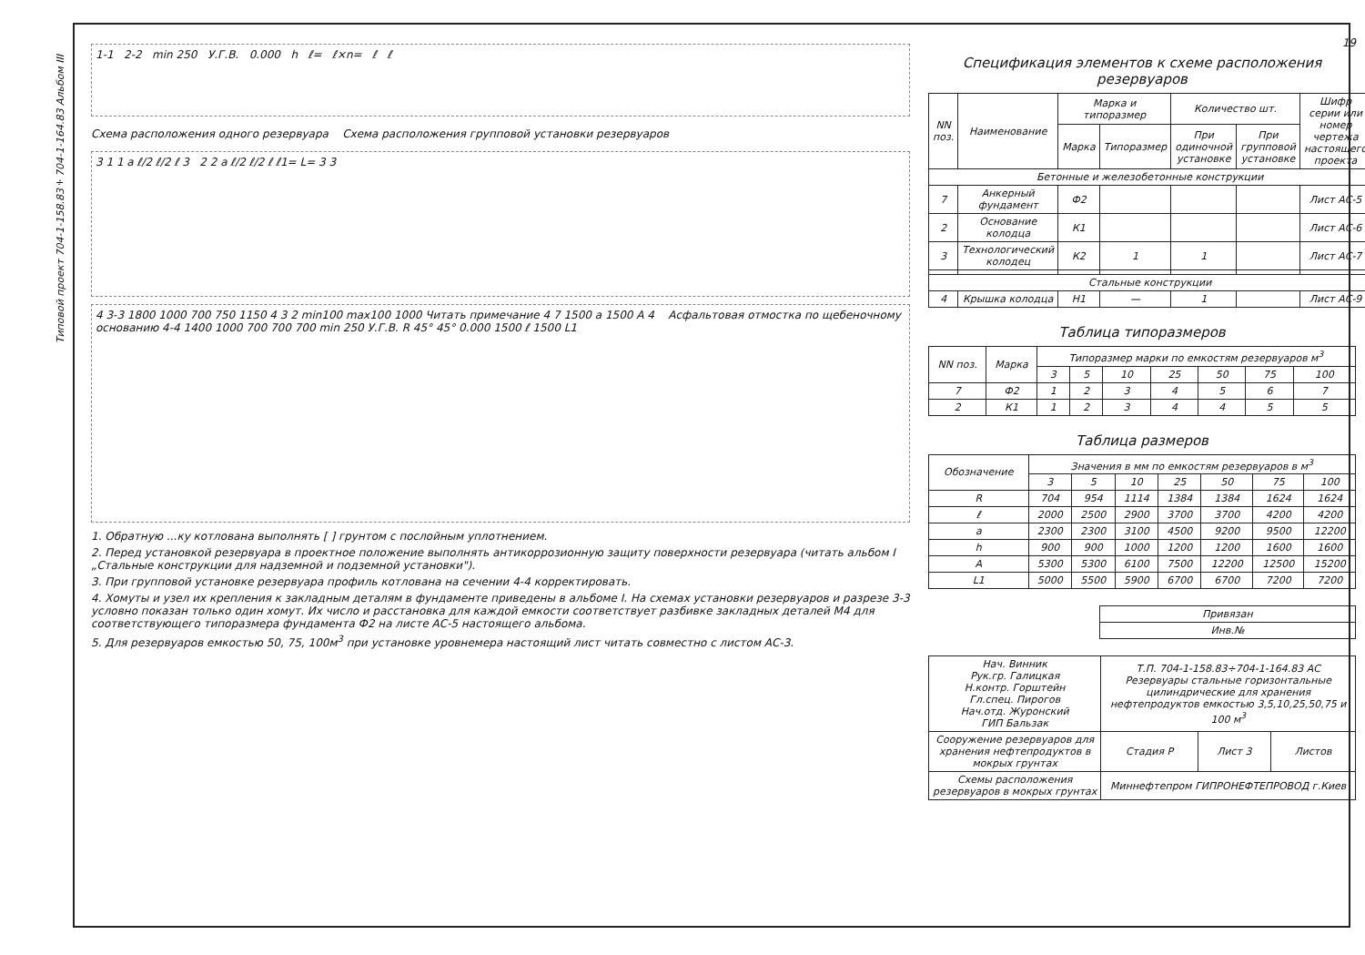Типовой проект 704-1-158.83÷704-1-164.83 Альбом III
1-1 2-2 min 250 У.Г.В. 0.000 h ℓ= ℓ×n= ℓ ℓ
Схема расположения одного резервуара Схема расположения групповой установки резервуаров
3 1 1 a ℓ/2 ℓ/2 ℓ 3 2 2 a ℓ/2 ℓ/2 ℓ ℓ1= L= 3 3
4 3-3 1800 1000 700 750 1150 4 3 2 min100 max100 1000 Читать примечание 4 7 1500 a 1500 A 4 Асфальтовая отмостка по щебеночному основанию 4-4 1400 1000 700 700 700 min 250 У.Г.В. R 45° 45° 0.000 1500 ℓ 1500 L1
1. Обратную ...ку котлована выполнять [ ] грунтом с послойным уплотнением.
2. Перед установкой резервуара в проектное положение выполнять антикоррозионную защиту поверхности резервуара (читать альбом I „Стальные конструкции для надземной и подземной установки").
3. При групповой установке резервуара профиль котлована на сечении 4-4 корректировать.
4. Хомуты и узел их крепления к закладным деталям в фундаменте приведены в альбоме I. На схемах установки резервуаров и разрезе 3-3 условно показан только один хомут. Их число и расстановка для каждой емкости соответствует разбивке закладных деталей М4 для соответствующего типоразмера фундамента Ф2 на листе АС-5 настоящего альбома.
5. Для резервуаров емкостью 50, 75, 100м<sup>3</sup> при установке уровнемера настоящий лист читать совместно с листом АС-3.
19
Спецификация элементов к схеме расположения резервуаров
| NN поз. | Наименование | Марка и типоразмер | | Количество шт. | | Шифр серии или номер чертежа настоящего проекта |
| --- | --- | --- | --- | --- | --- | --- |
| | | Марка | Типоразмер | При одиночной установке | При групповой установке | |
| Бетонные и железобетонные конструкции | | | | | | |
| 7 | Анкерный фундамент | Ф2 | | | | Лист АС-5 |
| 2 | Основание колодца | К1 | | | | Лист АС-6 |
| 3 | Технологический колодец | К2 | 1 | 1 | | Лист АС-7 |
| Стальные конструкции | | | | | | |
| 4 | Крышка колодца | Н1 | — | 1 | | Лист АС-9 |
Таблица типоразмеров
| NN поз. | Марка | Типоразмер марки по емкостям резервуаров м<sup>3</sup> | | | | | | |
| --- | --- | --- | --- | --- | --- | --- | --- | --- |
| | | 3 | 5 | 10 | 25 | 50 | 75 | 100 |
| 7 | Ф2 | 1 | 2 | 3 | 4 | 5 | 6 | 7 |
| 2 | К1 | 1 | 2 | 3 | 4 | 4 | 5 | 5 |
Таблица размеров
| Обозначение | Значения в мм по емкостям резервуаров в м<sup>3</sup> | | | | | | |
| --- | --- | --- | --- | --- | --- | --- | --- |
| | 3 | 5 | 10 | 25 | 50 | 75 | 100 |
| R | 704 | 954 | 1114 | 1384 | 1384 | 1624 | 1624 |
| ℓ | 2000 | 2500 | 2900 | 3700 | 3700 | 4200 | 4200 |
| a | 2300 | 2300 | 3100 | 4500 | 9200 | 9500 | 12200 |
| h | 900 | 900 | 1000 | 1200 | 1200 | 1600 | 1600 |
| A | 5300 | 5300 | 6100 | 7500 | 12200 | 12500 | 15200 |
| L1 | 5000 | 5500 | 5900 | 6700 | 6700 | 7200 | 7200 |
| Привязан |
| Инв.№ |
| Нач. Винник Рук.гр. Галицкая Н.контр. Горштейн Гл.спец. Пирогов Нач.отд. Журонский ГИП Бальзак | Т.П. 704-1-158.83÷704-1-164.83 АС Резервуары стальные горизонтальные цилиндрические для хранения нефтепродуктов емкостью 3,5,10,25,50,75 и 100 м<sup>3</sup> | | |
| Сооружение резервуаров для хранения нефтепродуктов в мокрых грунтах | Стадия Р | Лист 3 | Листов |
| Схемы расположения резервуаров в мокрых грунтах | Миннефтепром ГИПРОНЕФТЕПРОВОД г.Киев | | |